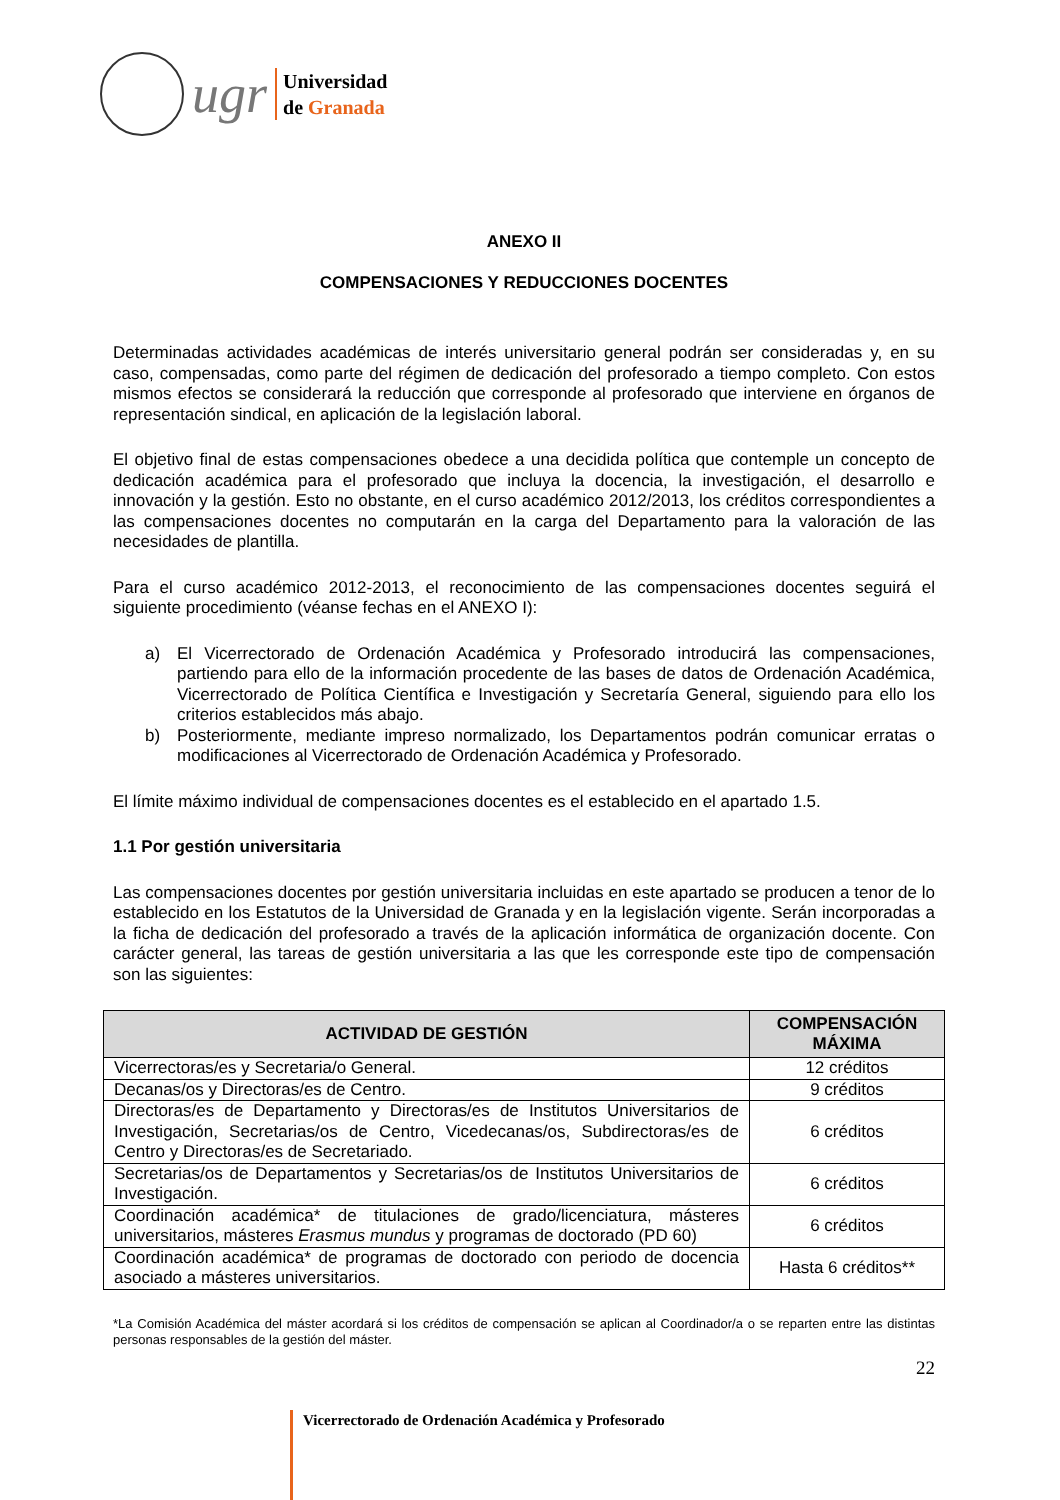ugr
Universidad
de Granada
ANEXO II
COMPENSACIONES Y REDUCCIONES DOCENTES
Determinadas actividades académicas de interés universitario general podrán ser consideradas y, en su caso, compensadas, como parte del régimen de dedicación del profesorado a tiempo completo. Con estos mismos efectos se considerará la reducción que corresponde al profesorado que interviene en órganos de representación sindical, en aplicación de la legislación laboral.
El objetivo final de estas compensaciones obedece a una decidida política que contemple un concepto de dedicación académica para el profesorado que incluya la docencia, la investigación, el desarrollo e innovación y la gestión. Esto no obstante, en el curso académico 2012/2013, los créditos correspondientes a las compensaciones docentes no computarán en la carga del Departamento para la valoración de las necesidades de plantilla.
Para el curso académico 2012-2013, el reconocimiento de las compensaciones docentes seguirá el siguiente procedimiento (véanse fechas en el ANEXO I):
a) El Vicerrectorado de Ordenación Académica y Profesorado introducirá las compensaciones, partiendo para ello de la información procedente de las bases de datos de Ordenación Académica, Vicerrectorado de Política Científica e Investigación y Secretaría General, siguiendo para ello los criterios establecidos más abajo.
b) Posteriormente, mediante impreso normalizado, los Departamentos podrán comunicar erratas o modificaciones al Vicerrectorado de Ordenación Académica y Profesorado.
El límite máximo individual de compensaciones docentes es el establecido en el apartado 1.5.
1.1 Por gestión universitaria
Las compensaciones docentes por gestión universitaria incluidas en este apartado se producen a tenor de lo establecido en los Estatutos de la Universidad de Granada y en la legislación vigente. Serán incorporadas a la ficha de dedicación del profesorado a través de la aplicación informática de organización docente. Con carácter general, las tareas de gestión universitaria a las que les corresponde este tipo de compensación son las siguientes:
| ACTIVIDAD DE GESTIÓN | COMPENSACIÓN MÁXIMA |
| --- | --- |
| Vicerrectoras/es y Secretaria/o General. | 12 créditos |
| Decanas/os y Directoras/es de Centro. | 9 créditos |
| Directoras/es de Departamento y Directoras/es de Institutos Universitarios de Investigación, Secretarias/os de Centro, Vicedecanas/os, Subdirectoras/es de Centro y Directoras/es de Secretariado. | 6 créditos |
| Secretarias/os de Departamentos y Secretarias/os de Institutos Universitarios de Investigación. | 6 créditos |
| Coordinación académica* de titulaciones de grado/licenciatura, másteres universitarios, másteres Erasmus mundus y programas de doctorado (PD 60) | 6 créditos |
| Coordinación académica* de programas de doctorado con periodo de docencia asociado a másteres universitarios. | Hasta 6 créditos** |
*La Comisión Académica del máster acordará si los créditos de compensación se aplican al Coordinador/a o se reparten entre las distintas personas responsables de la gestión del máster.
22
Vicerrectorado de Ordenación Académica y Profesorado